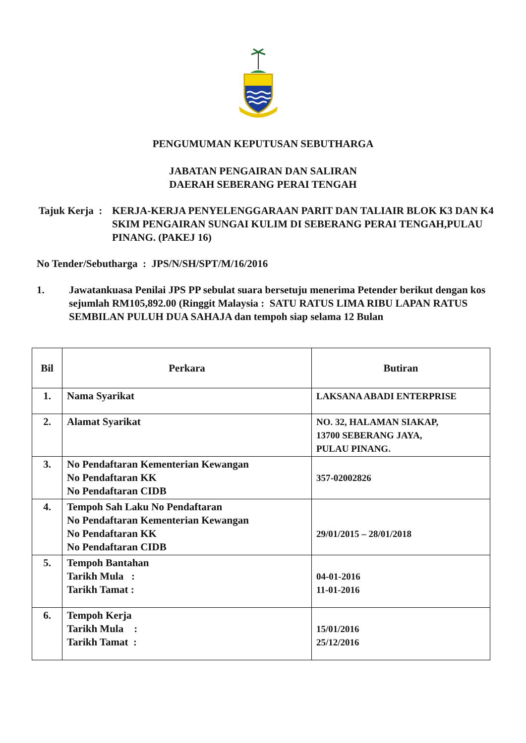PENGUMUMAN KEPUTUSAN SEBUTHARGA
JABATAN PENGAIRAN DAN SALIRAN
DAERAH SEBERANG PERAI TENGAH
Tajuk Kerja :
KERJA-KERJA PENYELENGGARAAN PARIT DAN TALIAIR BLOK K3 DAN K4 SKIM PENGAIRAN SUNGAI KULIM DI SEBERANG PERAI TENGAH,PULAU PINANG. (PAKEJ 16)
No Tender/Sebutharga : JPS/N/SH/SPT/M/16/2016
1. Jawatankuasa Penilai JPS PP sebulat suara bersetuju menerima Petender berikut dengan kos sejumlah RM105,892.00 (Ringgit Malaysia : SATU RATUS LIMA RIBU LAPAN RATUS SEMBILAN PULUH DUA SAHAJA dan tempoh siap selama 12 Bulan
| Bil | Perkara | Butiran |
| --- | --- | --- |
| 1. | Nama Syarikat | LAKSANA ABADI ENTERPRISE |
| 2. | Alamat Syarikat | NO. 32, HALAMAN SIAKAP, 13700 SEBERANG JAYA, PULAU PINANG. |
| 3. | No Pendaftaran Kementerian Kewangan No Pendaftaran KK No Pendaftaran CIDB | 357-02002826 |
| 4. | Tempoh Sah Laku No Pendaftaran No Pendaftaran Kementerian Kewangan No Pendaftaran KK No Pendaftaran CIDB | 29/01/2015 – 28/01/2018 |
| 5. | Tempoh Bantahan Tarikh Mula : Tarikh Tamat : | 04-01-2016 11-01-2016 |
| 6. | Tempoh Kerja Tarikh Mula : Tarikh Tamat : | 15/01/2016 25/12/2016 |